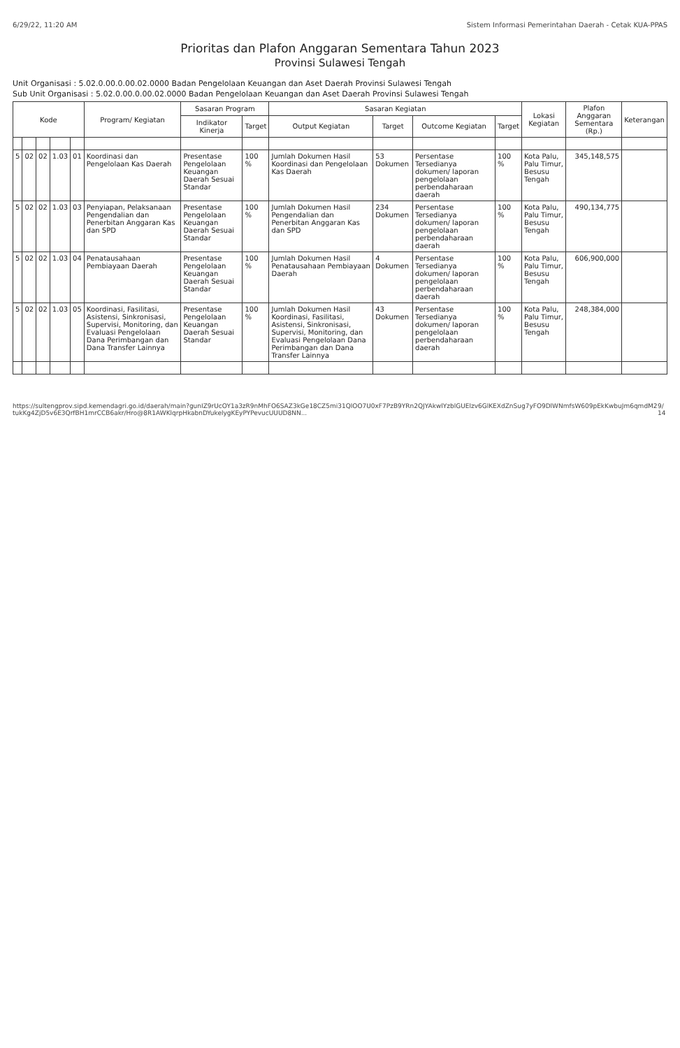6/29/22, 11:20 AM Sistem Informasi Pemerintahan Daerah - Cetak KUA-PPAS
Prioritas dan Plafon Anggaran Sementara Tahun 2023
Provinsi Sulawesi Tengah
Unit Organisasi : 5.02.0.00.0.00.02.0000 Badan Pengelolaan Keuangan dan Aset Daerah Provinsi Sulawesi Tengah
Sub Unit Organisasi : 5.02.0.00.0.00.02.0000 Badan Pengelolaan Keuangan dan Aset Daerah Provinsi Sulawesi Tengah
| Kode | | | | | Program/ Kegiatan | Sasaran Program | | Sasaran Kegiatan | | | | Lokasi Kegiatan | Plafon Anggaran Sementara (Rp.) | Keterangan |
| --- | --- | --- | --- | --- | --- | --- | --- | --- | --- | --- | --- | --- | --- | --- |
| | | | | | | Indikator Kinerja | Target | Output Kegiatan | Target | Outcome Kegiatan | Target | | | |
| 5 | 02 | 02 | 1.03 | 01 | Koordinasi dan Pengelolaan Kas Daerah | Presentase Pengelolaan Keuangan Daerah Sesuai Standar | 100 % | Jumlah Dokumen Hasil Koordinasi dan Pengelolaan Kas Daerah | 53 Dokumen | Persentase Tersedianya dokumen/ laporan pengelolaan perbendaharaan daerah | 100 % | Kota Palu, Palu Timur, Besusu Tengah | 345,148,575 | |
| 5 | 02 | 02 | 1.03 | 03 | Penyiapan, Pelaksanaan Pengendalian dan Penerbitan Anggaran Kas dan SPD | Presentase Pengelolaan Keuangan Daerah Sesuai Standar | 100 % | Jumlah Dokumen Hasil Pengendalian dan Penerbitan Anggaran Kas dan SPD | 234 Dokumen | Persentase Tersedianya dokumen/ laporan pengelolaan perbendaharaan daerah | 100 % | Kota Palu, Palu Timur, Besusu Tengah | 490,134,775 | |
| 5 | 02 | 02 | 1.03 | 04 | Penatausahaan Pembiayaan Daerah | Presentase Pengelolaan Keuangan Daerah Sesuai Standar | 100 % | Jumlah Dokumen Hasil Penatausahaan Pembiayaan Daerah | 4 Dokumen | Persentase Tersedianya dokumen/ laporan pengelolaan perbendaharaan daerah | 100 % | Kota Palu, Palu Timur, Besusu Tengah | 606,900,000 | |
| 5 | 02 | 02 | 1.03 | 05 | Koordinasi, Fasilitasi, Asistensi, Sinkronisasi, Supervisi, Monitoring, dan Evaluasi Pengelolaan Dana Perimbangan dan Dana Transfer Lainnya | Presentase Pengelolaan Keuangan Daerah Sesuai Standar | 100 % | Jumlah Dokumen Hasil Koordinasi, Fasilitasi, Asistensi, Sinkronisasi, Supervisi, Monitoring, dan Evaluasi Pengelolaan Dana Perimbangan dan Dana Transfer Lainnya | 43 Dokumen | Persentase Tersedianya dokumen/ laporan pengelolaan perbendaharaan daerah | 100 % | Kota Palu, Palu Timur, Besusu Tengah | 248,384,000 | |
https://sultengprov.sipd.kemendagri.go.id/daerah/main?gunIZ9rUcOY1a3zR9nMhFO6SAZ3kGe18CZ5mi31QlOO7U0xF7PzB9YRn2QJYAkwlYzblGUElzv6GlKEXdZnSug7yFO9DlWNmfsW609pEkKwbuJm6qmdM2tukKg4ZjD5v6E3QrfBH1mrCCB6akr/Hro@8R1AWKlqrpHkabnDYukelygKEyPYPevucUUUD8NN... 9/14